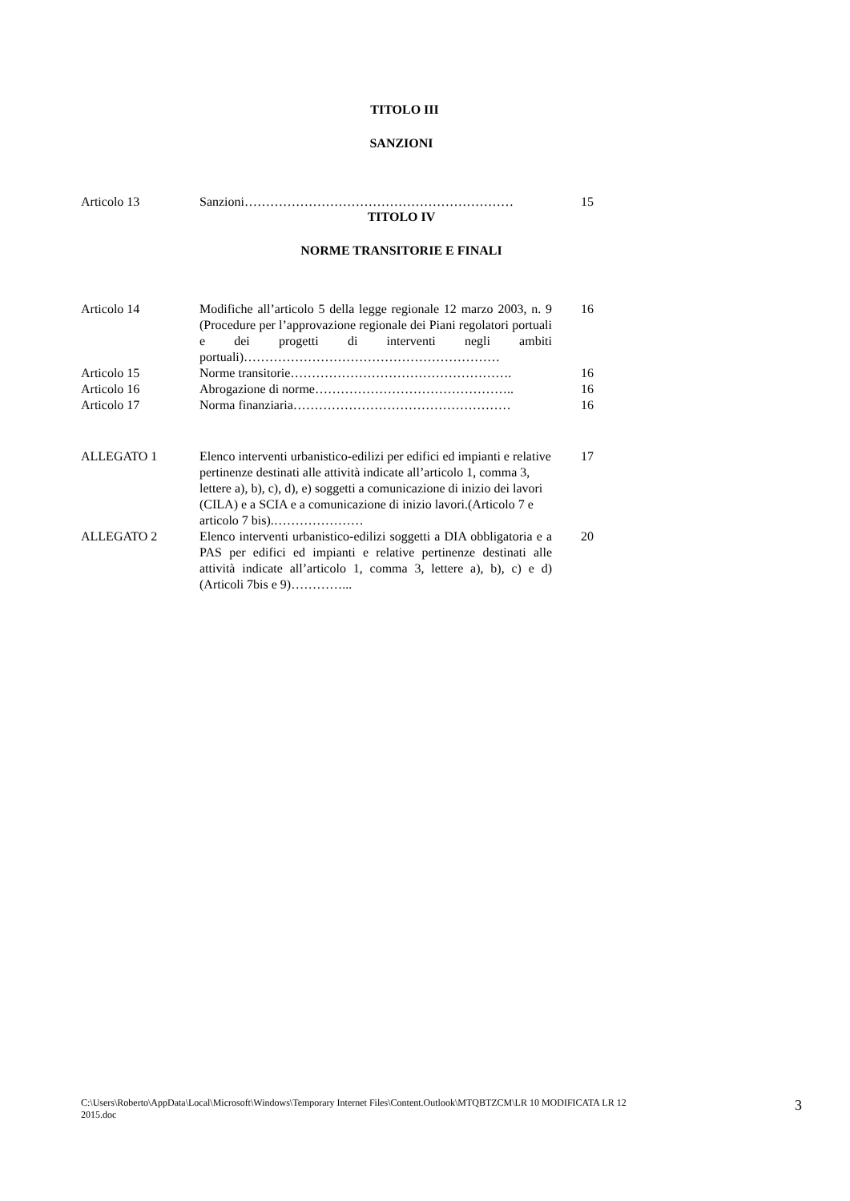TITOLO III
SANZIONI
| Articolo 13 | Sanzioni……………………………………………………… | 15 |
TITOLO IV
NORME TRANSITORIE E FINALI
| Articolo 14 | Modifiche all’articolo 5 della legge regionale 12 marzo 2003, n. 9 (Procedure per l’approvazione regionale dei Piani regolatori portuali e dei progetti di interventi negli ambiti portuali)…………………………………………………… | 16 |
| Articolo 15 | Norme transitorie……………………………………………. | 16 |
| Articolo 16 | Abrogazione di norme……………………………………….. | 16 |
| Articolo 17 | Norma finanziaria…………………………………………… | 16 |
| ALLEGATO 1 | Elenco interventi urbanistico-edilizi per edifici ed impianti e relative pertinenze destinati alle attività indicate all’articolo 1, comma 3, lettere a), b), c), d), e) soggetti a comunicazione di inizio dei lavori (CILA) e a SCIA e a comunicazione di inizio lavori.(Articolo 7 e articolo 7 bis).………………… | 17 |
| ALLEGATO 2 | Elenco interventi urbanistico-edilizi soggetti a DIA obbligatoria e a PAS per edifici ed impianti e relative pertinenze destinati alle attività indicate all’articolo 1, comma 3, lettere a), b), c) e d) (Articoli 7bis e 9)…………... | 20 |
C:\Users\Roberto\AppData\Local\Microsoft\Windows\Temporary Internet Files\Content.Outlook\MTQBTZCM\LR 10 MODIFICATA LR 12
2015.doc 3